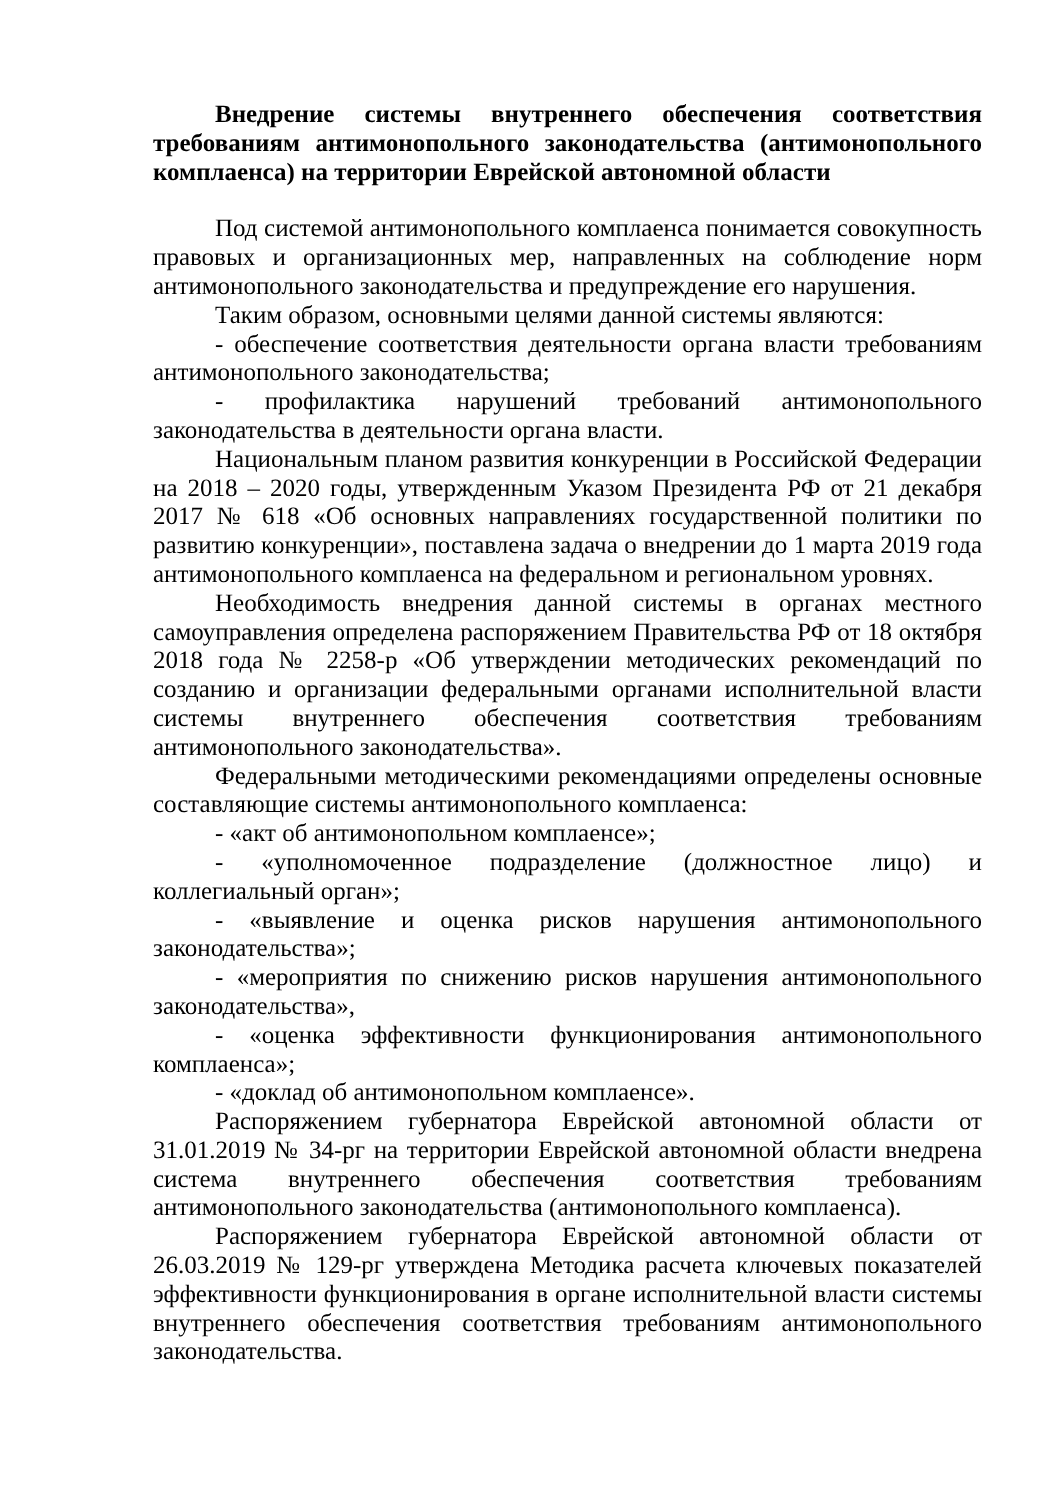Внедрение системы внутреннего обеспечения соответствия требованиям антимонопольного законодательства (антимонопольного комплаенса) на территории Еврейской автономной области
Под системой антимонопольного комплаенса понимается совокупность правовых и организационных мер, направленных на соблюдение норм антимонопольного законодательства и предупреждение его нарушения.
Таким образом, основными целями данной системы являются:
- обеспечение соответствия деятельности органа власти требованиям антимонопольного законодательства;
- профилактика нарушений требований антимонопольного законодательства в деятельности органа власти.
Национальным планом развития конкуренции в Российской Федерации на 2018 – 2020 годы, утвержденным Указом Президента РФ от 21 декабря 2017 № 618 «Об основных направлениях государственной политики по развитию конкуренции», поставлена задача о внедрении до 1 марта 2019 года антимонопольного комплаенса на федеральном и региональном уровнях.
Необходимость внедрения данной системы в органах местного самоуправления определена распоряжением Правительства РФ от 18 октября 2018 года № 2258-р «Об утверждении методических рекомендаций по созданию и организации федеральными органами исполнительной власти системы внутреннего обеспечения соответствия требованиям антимонопольного законодательства».
Федеральными методическими рекомендациями определены основные составляющие системы антимонопольного комплаенса:
- «акт об антимонопольном комплаенсе»;
- «уполномоченное подразделение (должностное лицо) и коллегиальный орган»;
- «выявление и оценка рисков нарушения антимонопольного законодательства»;
- «мероприятия по снижению рисков нарушения антимонопольного законодательства»,
- «оценка эффективности функционирования антимонопольного комплаенса»;
- «доклад об антимонопольном комплаенсе».
Распоряжением губернатора Еврейской автономной области от 31.01.2019 № 34-рг на территории Еврейской автономной области внедрена система внутреннего обеспечения соответствия требованиям антимонопольного законодательства (антимонопольного комплаенса).
Распоряжением губернатора Еврейской автономной области от 26.03.2019 № 129-рг утверждена Методика расчета ключевых показателей эффективности функционирования в органе исполнительной власти системы внутреннего обеспечения соответствия требованиям антимонопольного законодательства.